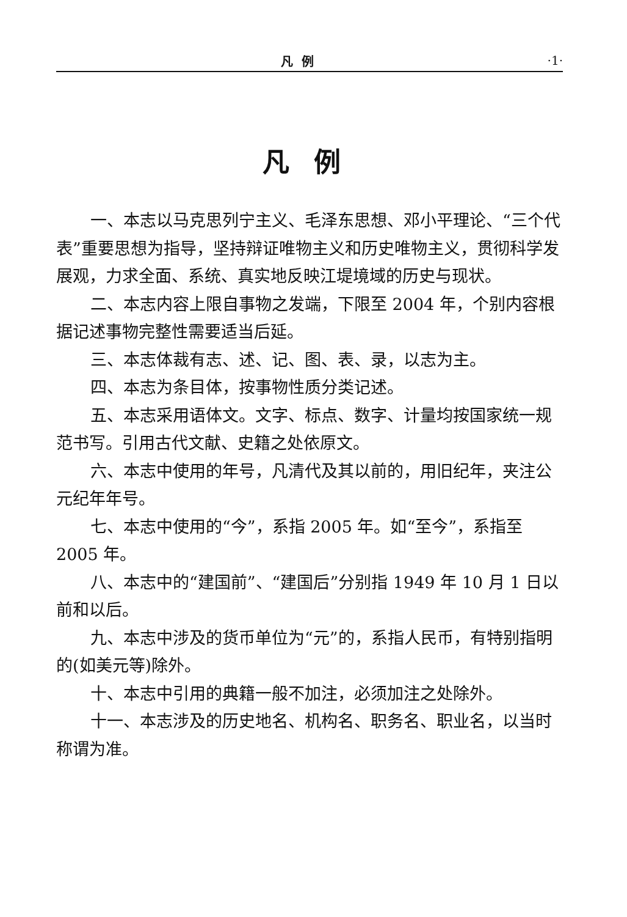凡例 ·1·
凡例
一、本志以马克思列宁主义、毛泽东思想、邓小平理论、“三个代表”重要思想为指导，坚持辩证唯物主义和历史唯物主义，贯彻科学发展观，力求全面、系统、真实地反映江堤境域的历史与现状。
二、本志内容上限自事物之发端，下限至 2004 年，个别内容根据记述事物完整性需要适当后延。
三、本志体裁有志、述、记、图、表、录，以志为主。
四、本志为条目体，按事物性质分类记述。
五、本志采用语体文。文字、标点、数字、计量均按国家统一规范书写。引用古代文献、史籍之处依原文。
六、本志中使用的年号，凡清代及其以前的，用旧纪年，夹注公元纪年年号。
七、本志中使用的“今”，系指 2005 年。如“至今”，系指至 2005 年。
八、本志中的“建国前”、“建国后”分别指 1949 年 10 月 1 日以前和以后。
九、本志中涉及的货币单位为“元”的，系指人民币，有特别指明的(如美元等)除外。
十、本志中引用的典籍一般不加注，必须加注之处除外。
十一、本志涉及的历史地名、机构名、职务名、职业名，以当时称谓为准。